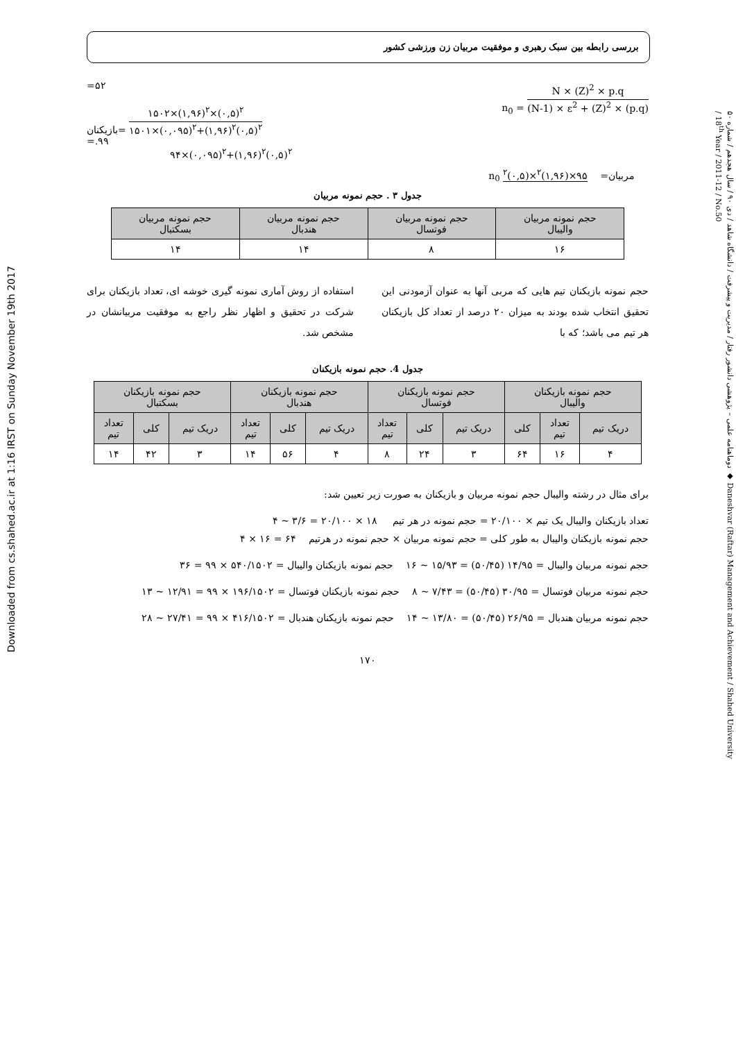بررسی رابطه بین سبک رهبری و موفقیت مربیان زن ورزشی کشور
Downloaded from cs.shahed.ac.ir at 1:16 IRST on Sunday November 19th 2017
دوماهنامه علمی – پژوهشی دانشور رفتار / مدیریت و پیشرفت / دانشگاه شاهد / دی ۹۰ / سال هجدهم / شماره ۵۰ ◆ Daneshvar (Raftar) Management and Achievement / Shahed University / 18<sup>th</sup> Year / 2011-12 / No.50
=۵۲
بازیکنان= ۱۵۰۲×(۱,۹۶)<sup>۲</sup>×(۰,۵)<sup>۲</sup> ۱۵۰۱×(۰,۰۹۵)<sup>۲</sup>+(۱,۹۶)<sup>۲</sup>(۰,۵)<sup>۲</sup>
=.۹۹
۹۴×(۰,۰۹۵)<sup>۲</sup>+(۱,۹۶)<sup>۲</sup>(۰,۵)<sup>۲</sup>
n<sub>0</sub> = N × (Z)<sup>2</sup> × p.q (N-1) × ε<sup>2</sup> + (Z)<sup>2</sup> × (p.q)
n<sub>0</sub> مربیان= ۹۵×(۱,۹۶)<sup>۲</sup>×(۰,۵)<sup>۲</sup>
جدول ۳ . حجم نمونه مربیان
| حجم نمونه مربیان والیبال | حجم نمونه مربیان فوتسال | حجم نمونه مربیان هندبال | حجم نمونه مربیان بسکتبال |
| --- | --- | --- | --- |
| ۱۶ | ۸ | ۱۴ | ۱۴ |
حجم نمونه بازیکنان تیم هایی که مربی آنها به عنوان آزمودنی این تحقیق انتخاب شده بودند به میزان ۲۰ درصد از تعداد کل بازیکنان هر تیم می باشد؛ که با
استفاده از روش آماری نمونه گیری خوشه ای، تعداد بازیکنان برای شرکت در تحقیق و اظهار نظر راجع به موفقیت مربیانشان در مشخص شد.
جدول 4. حجم نمونه بازیکنان
| حجم نمونه بازیکنان والیبال | | | حجم نمونه بازیکنان فوتسال | | | حجم نمونه بازیکنان هندبال | | | حجم نمونه بازیکنان بسکتبال | | |
| --- | --- | --- | --- | --- | --- | --- | --- | --- | --- | --- | --- |
| دریک تیم | تعداد تیم | کلی | دریک تیم | کلی | تعداد تیم | دریک تیم | کلی | تعداد تیم | دریک تیم | کلی | تعداد تیم |
| ۴ | ۱۶ | ۶۴ | ۳ | ۲۴ | ۸ | ۴ | ۵۶ | ۱۴ | ۳ | ۴۲ | ۱۴ |
برای مثال در رشته والیبال حجم نمونه مربیان و بازیکنان به صورت زیر تعیین شد:
تعداد بازیکنان والیبال یک تیم × ۲۰/۱۰۰ = حجم نمونه در هر تیم ۱۸ × ۲۰/۱۰۰ = ۳/۶ ~ ۴
حجم نمونه بازیکنان والیبال به طور کلی = حجم نمونه مربیان × حجم نمونه در هرتیم ۶۴ = ۱۶ × ۴
حجم نمونه مربیان والیبال = ۱۴/۹۵ (۵۰/۴۵) = ۱۵/۹۳ ~ ۱۶ حجم نمونه بازیکنان والیبال = ۵۴۰/۱۵۰۲ × ۹۹ = ۳۶
حجم نمونه مربیان فوتسال = ۳۰/۹۵ (۵۰/۴۵) = ۷/۴۳ ~ ۸ حجم نمونه بازیکنان فوتسال = ۱۹۶/۱۵۰۲ × ۹۹ = ۱۲/۹۱ ~ ۱۳
حجم نمونه مربیان هندبال = ۲۶/۹۵ (۵۰/۴۵) = ۱۳/۸۰ ~ ۱۴ حجم نمونه بازیکنان هندبال = ۴۱۶/۱۵۰۲ × ۹۹ = ۲۷/۴۱ ~ ۲۸
۱۷۰